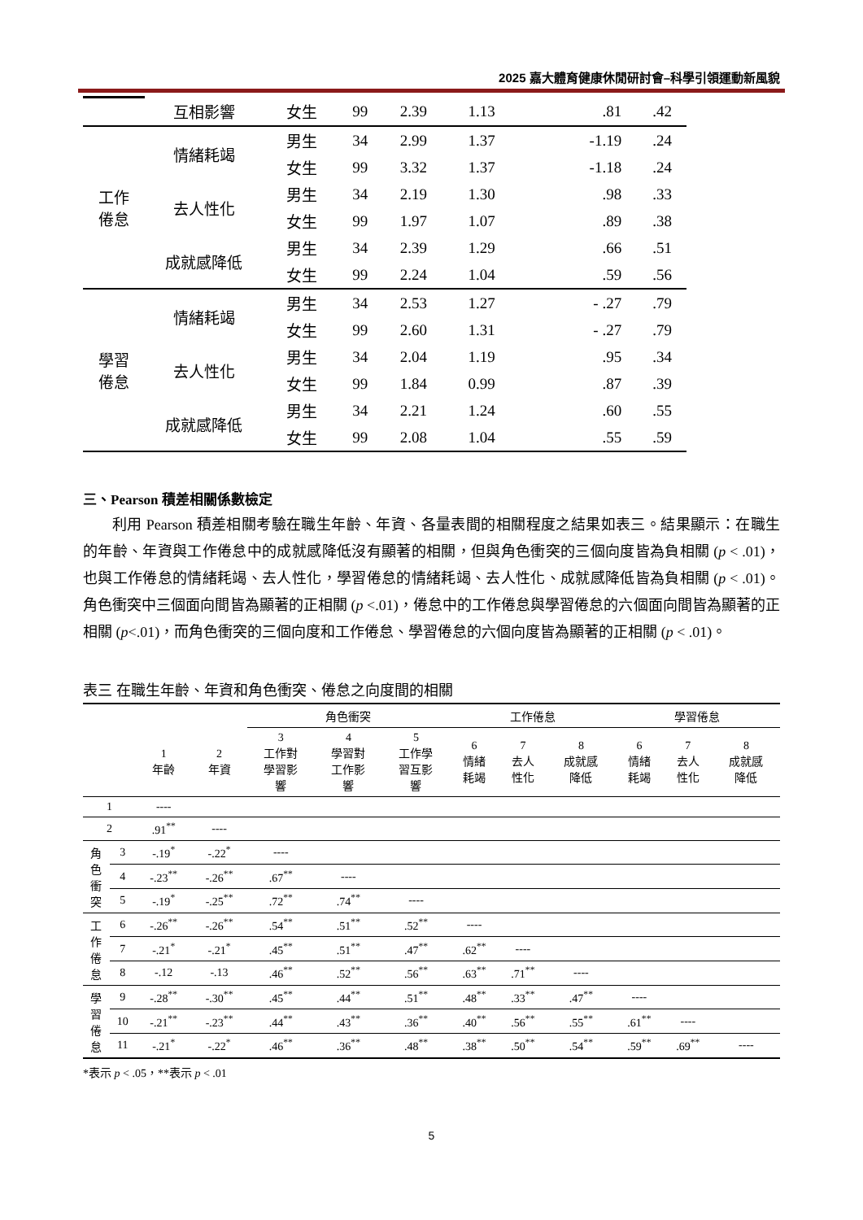2025 嘉大體育健康休閒研討會–科學引領運動新風貌
| | 互相影響 | 女生 | 99 | 2.39 | 1.13 | .81 | .42 |
| 工作 倦怠 | 情緒耗竭 | 男生 | 34 | 2.99 | 1.37 | -1.19 | .24 |
| | | 女生 | 99 | 3.32 | 1.37 | -1.18 | .24 |
| | 去人性化 | 男生 | 34 | 2.19 | 1.30 | .98 | .33 |
| | | 女生 | 99 | 1.97 | 1.07 | .89 | .38 |
| | 成就感降低 | 男生 | 34 | 2.39 | 1.29 | .66 | .51 |
| | | 女生 | 99 | 2.24 | 1.04 | .59 | .56 |
| 學習 倦怠 | 情緒耗竭 | 男生 | 34 | 2.53 | 1.27 | - .27 | .79 |
| | | 女生 | 99 | 2.60 | 1.31 | - .27 | .79 |
| | 去人性化 | 男生 | 34 | 2.04 | 1.19 | .95 | .34 |
| | | 女生 | 99 | 1.84 | 0.99 | .87 | .39 |
| | 成就感降低 | 男生 | 34 | 2.21 | 1.24 | .60 | .55 |
| | | 女生 | 99 | 2.08 | 1.04 | .55 | .59 |
三、Pearson 積差相關係數檢定
利用 Pearson 積差相關考驗在職生年齡、年資、各量表間的相關程度之結果如表三。結果顯示：在職生的年齡、年資與工作倦怠中的成就感降低沒有顯著的相關，但與角色衝突的三個向度皆為負相關 (p < .01)，也與工作倦怠的情緒耗竭、去人性化，學習倦怠的情緒耗竭、去人性化、成就感降低皆為負相關 (p < .01)。角色衝突中三個面向間皆為顯著的正相關 (p <.01)，倦怠中的工作倦怠與學習倦怠的六個面向間皆為顯著的正相關 (p<.01)，而角色衝突的三個向度和工作倦怠、學習倦怠的六個向度皆為顯著的正相關 (p < .01)。
表三 在職生年齡、年資和角色衝突、倦怠之向度間的相關
| | | | | 角色衝突 | | | 工作倦怠 | | | 學習倦怠 | | |
| --- | --- | --- | --- | --- | --- | --- | --- | --- | --- | --- | --- | --- |
| | | 1 年齡 | 2 年資 | 3 工作對 學習影 響 | 4 學習對 工作影 響 | 5 工作學 習互影 響 | 6 情緒 耗竭 | 7 去人 性化 | 8 成就感 降低 | 6 情緒 耗竭 | 7 去人 性化 | 8 成就感 降低 |
| 1 | | ---- | | | | | | | | | | |
| 2 | | .91<sup>**</sup> | ---- | | | | | | | | | |
| 角 色 衝 突 | 3 | -.19<sup>*</sup> | -.22<sup>*</sup> | ---- | | | | | | | | |
| | 4 | -.23<sup>**</sup> | -.26<sup>**</sup> | .67<sup>**</sup> | ---- | | | | | | | |
| | 5 | -.19<sup>*</sup> | -.25<sup>**</sup> | .72<sup>**</sup> | .74<sup>**</sup> | ---- | | | | | | |
| 工 作 倦 怠 | 6 | -.26<sup>**</sup> | -.26<sup>**</sup> | .54<sup>**</sup> | .51<sup>**</sup> | .52<sup>**</sup> | ---- | | | | | |
| | 7 | -.21<sup>*</sup> | -.21<sup>*</sup> | .45<sup>**</sup> | .51<sup>**</sup> | .47<sup>**</sup> | .62<sup>**</sup> | ---- | | | | |
| | 8 | -.12 | -.13 | .46<sup>**</sup> | .52<sup>**</sup> | .56<sup>**</sup> | .63<sup>**</sup> | .71<sup>**</sup> | ---- | | | |
| 學 習 倦 怠 | 9 | -.28<sup>**</sup> | -.30<sup>**</sup> | .45<sup>**</sup> | .44<sup>**</sup> | .51<sup>**</sup> | .48<sup>**</sup> | .33<sup>**</sup> | .47<sup>**</sup> | ---- | | |
| | 10 | -.21<sup>**</sup> | -.23<sup>**</sup> | .44<sup>**</sup> | .43<sup>**</sup> | .36<sup>**</sup> | .40<sup>**</sup> | .56<sup>**</sup> | .55<sup>**</sup> | .61<sup>**</sup> | ---- | |
| | 11 | -.21<sup>*</sup> | -.22<sup>*</sup> | .46<sup>**</sup> | .36<sup>**</sup> | .48<sup>**</sup> | .38<sup>**</sup> | .50<sup>**</sup> | .54<sup>**</sup> | .59<sup>**</sup> | .69<sup>**</sup> | ---- |
*表示 p < .05，**表示 p < .01
5